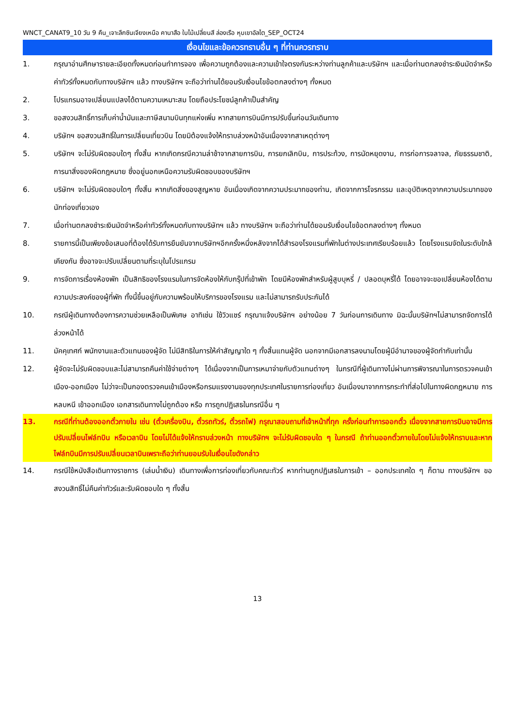WNCT_CANAT9_10 วัน 9 คืน_เจาะลึกซินเจียงเหนือ คานาสือ ใบไม้เปลี่ยนสี ล่องเรือ หุบเขาอัลไต_SEP_OCT24
เงื่อนไขและข้อควรทราบอื่น ๆ ที่ท่านควรทราบ
1. กรุณาอ่านศึกษารายละเอียดทั้งหมดก่อนทำการจอง เพื่อความถูกต้องและความเข้าใจตรงกันระหว่างท่านลูกค้าและบริษัทฯ และเมื่อท่านตกลงชำระเงินมัดจำหรือค่าทัวร์ทั้งหมดกับทางบริษัทฯ แล้ว ทางบริษัทฯ จะถือว่าท่านได้ยอมรับเงื่อนไขข้อตกลงต่างๆ ทั้งหมด
2. โปรแกรมอาจเปลี่ยนแปลงได้ตามความเหมาะสม โดยถือประโยชน์ลูกค้าเป็นสำคัญ
3. ขอสงวนสิทธิ์การเก็บค่าน้ำมันและภาษีสนามบินทุกแห่งเพิ่ม หากสายการบินมีการปรับขึ้นก่อนวันเดินทาง
4. บริษัทฯ ขอสงวนสิทธิ์ในการเปลี่ยนเที่ยวบิน โดยมิต้องแจ้งให้ทราบล่วงหน้าอันเนื่องจากสาเหตุต่างๆ
5. บริษัทฯ จะไม่รับผิดชอบใดๆ ทั้งสิ้น หากเกิดกรณีความล่าช้าจากสายการบิน, การยกเลิกบิน, การประท้วง, การนัดหยุดงาน, การก่อการจลาจล, ภัยธรรมชาติ, การนาสิ่งของผิดกฎหมาย ซึ่งอยู่นอกเหนือความรับผิดชอบของบริษัทฯ
6. บริษัทฯ จะไม่รับผิดชอบใดๆ ทั้งสิ้น หากเกิดสิ่งของสูญหาย อันเนื่องเกิดจากความประมาทของท่าน, เกิดจากการโจรกรรม และอุบัติเหตุจากความประมาทของนักท่องเที่ยวเอง
7. เมื่อท่านตกลงชำระเงินมัดจำหรือค่าทัวร์ทั้งหมดกับทางบริษัทฯ แล้ว ทางบริษัทฯ จะถือว่าท่านได้ยอมรับเงื่อนไขข้อตกลงต่างๆ ทั้งหมด
8. รายการนี้เป็นเพียงข้อเสนอที่ต้องได้รับการยืนยันจากบริษัทฯอีกครั้งหนึ่งหลังจากได้สำรองโรงแรมที่พักในต่างประเทศเรียบร้อยแล้ว โดยโรงแรมจัดในระดับใกล้เคียงกัน ซึ่งอาจจะปรับเปลี่ยนตามที่ระบุในโปรแกรม
9. การจัดการเรื่องห้องพัก เป็นสิทธิของโรงแรมในการจัดห้องให้กับกรุ๊ปที่เข้าพัก โดยมีห้องพักสำหรับผู้สูบบุหรี่ / ปลอดบุหรี่ได้ โดยอาจจะขอเปลี่ยนห้องได้ตามความประสงค์ของผู้ที่พัก ทั้งนี้ขึ้นอยู่กับความพร้อมให้บริการของโรงแรม และไม่สามารถรับประกันได้
10. กรณีผู้เดินทางต้องการความช่วยเหลือเป็นพิเศษ อาทิเช่น ใช้วิวแชร์ กรุณาแจ้งบริษัทฯ อย่างน้อย 7 วันก่อนการเดินทาง มิฉะนั้นบริษัทฯไม่สามารถจัดการได้ล่วงหน้าได้
11. มัคคุเทศก์ พนักงานและตัวแทนของผู้จัด ไม่มีสิทธิในการให้คำสัญญาใด ๆ ทั้งสิ้นแทนผู้จัด นอกจากมีเอกสารลงนามโดยผู้มีอำนาจของผู้จัดกำกับเท่านั้น
12. ผู้จัดจะไม่รับผิดชอบและไม่สามารถคืนค่าใช้จ่ายต่างๆ ได้เนื่องจากเป็นการเหมาจ่ายกับตัวแทนต่างๆ ในกรณีที่ผู้เดินทางไม่ผ่านการพิจารณาในการตรวจคนเข้าเมือง-ออกเมือง ไม่ว่าจะเป็นกองตรวจคนเข้าเมืองหรือกรมแรงงานของทุกประเทศในรายการท่องเที่ยว อันเนื่องมาจากการกระทำที่ส่อไปในทางผิดกฎหมาย การหลบหนี เข้าออกเมือง เอกสารเดินทางไม่ถูกต้อง หรือ การถูกปฏิเสธในกรณีอื่น ๆ
13. กรณีที่ท่านต้องออกตั๋วภายใน เช่น (ตั๋วเครื่องบิน, ตั๋วรถทัวร์, ตั๋วรถไฟ) กรุณาสอบถามที่เจ้าหน้าที่ทุก ครั้งก่อนทำการออกตั๋ว เนื่องจากสายการบินอาจมีการปรับเปลี่ยนไฟล์ทบิน หรือเวลาบิน โดยไม่ได้แจ้งให้ทราบล่วงหน้า ทางบริษัทฯ จะไม่รับผิดชอบใด ๆ ในกรณี ถ้าท่านออกตั๋วภายในโดยไม่แจ้งให้ทราบและหากไฟล์ทบินมีการปรับเปลี่ยนเวลาบินเพราะถือว่าท่านยอมรับในเงื่อนไขดังกล่าว
14. กรณีใช้หนังสือเดินทางราชการ (เล่มน้ำเงิน) เดินทางเพื่อการท่องเที่ยวกับคณะทัวร์ หากท่านถูกปฏิเสธในการเข้า – ออกประเทศใด ๆ ก็ตาม ทางบริษัทฯ ขอสงวนสิทธิ์ไม่คืนค่าทัวร์และรับผิดชอบใด ๆ ทั้งสิ้น
13